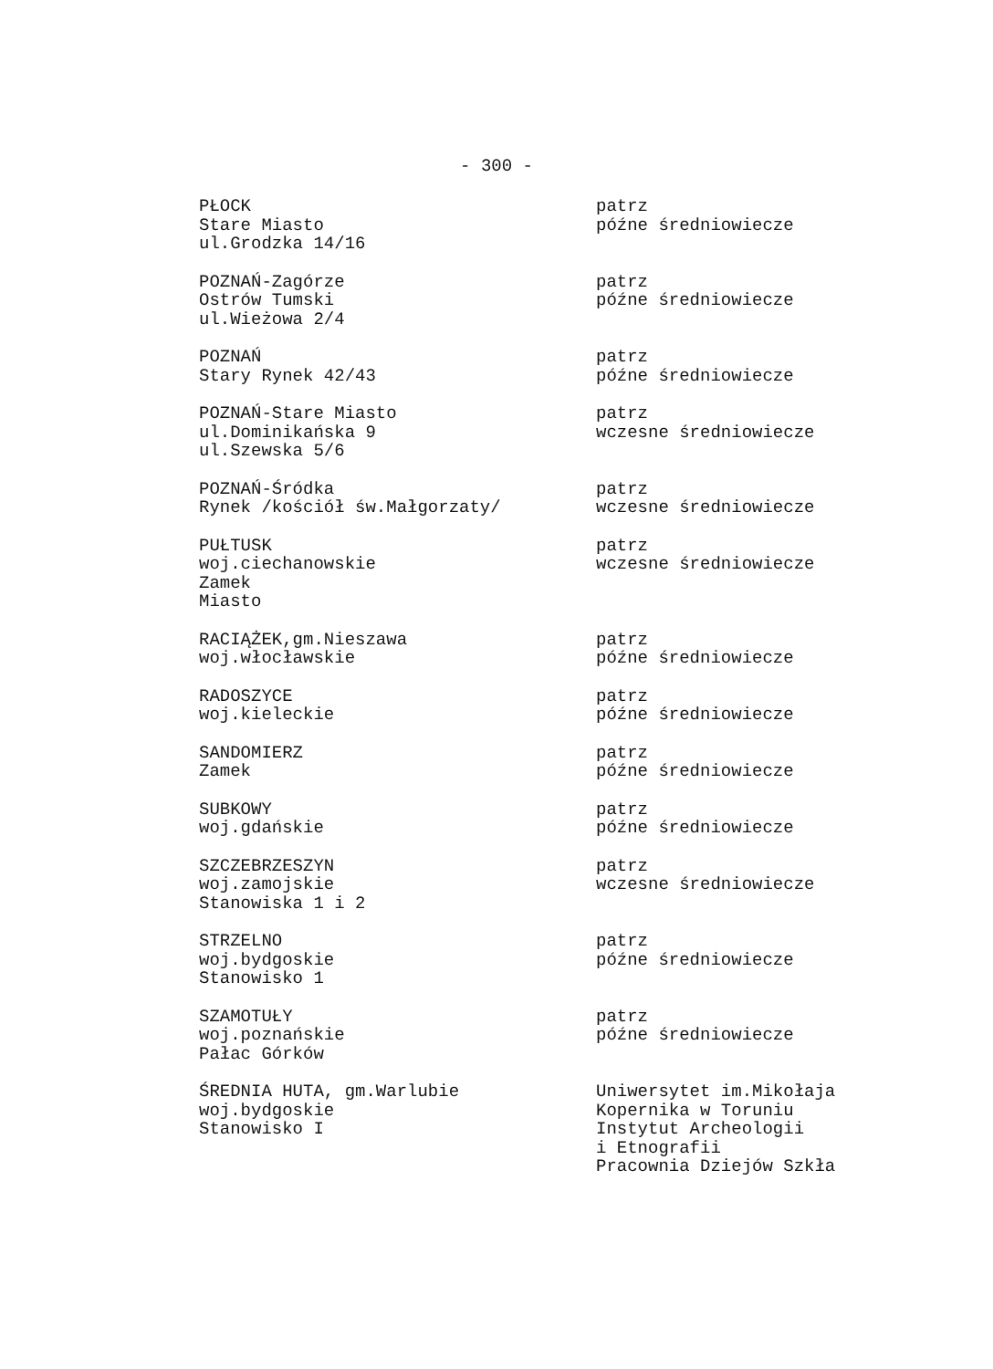- 300 -
PŁOCK
Stare Miasto
ul.Grodzka 14/16
patrz
późne średniowiecze
POZNAŃ-Zagórze
Ostrów Tumski
ul.Wieżowa 2/4
patrz
późne średniowiecze
POZNAŃ
Stary Rynek 42/43
patrz
późne średniowiecze
POZNAŃ-Stare Miasto
ul.Dominikańska 9
ul.Szewska 5/6
patrz
wczesne średniowiecze
POZNAŃ-Śródka
Rynek /kościół św.Małgorzaty/
patrz
wczesne średniowiecze
PUŁTUSK
woj.ciechanowskie
Zamek
Miasto
patrz
wczesne średniowiecze
RACIĄŻEK,gm.Nieszawa
woj.włocławskie
patrz
późne średniowiecze
RADOSZYCE
woj.kieleckie
patrz
późne średniowiecze
SANDOMIERZ
Zamek
patrz
późne średniowiecze
SUBKOWY
woj.gdańskie
patrz
późne średniowiecze
SZCZEBRZESZYN
woj.zamojskie
Stanowiska 1 i 2
patrz
wczesne średniowiecze
STRZELNO
woj.bydgoskie
Stanowisko 1
patrz
późne średniowiecze
SZAMOTUŁY
woj.poznańskie
Pałac Górków
patrz
późne średniowiecze
ŚREDNIA HUTA, gm.Warlubie
woj.bydgoskie
Stanowisko I
Uniwersytet im.Mikołaja
Kopernika w Toruniu
Instytut Archeologii
i Etnografii
Pracownia Dziejów Szkła